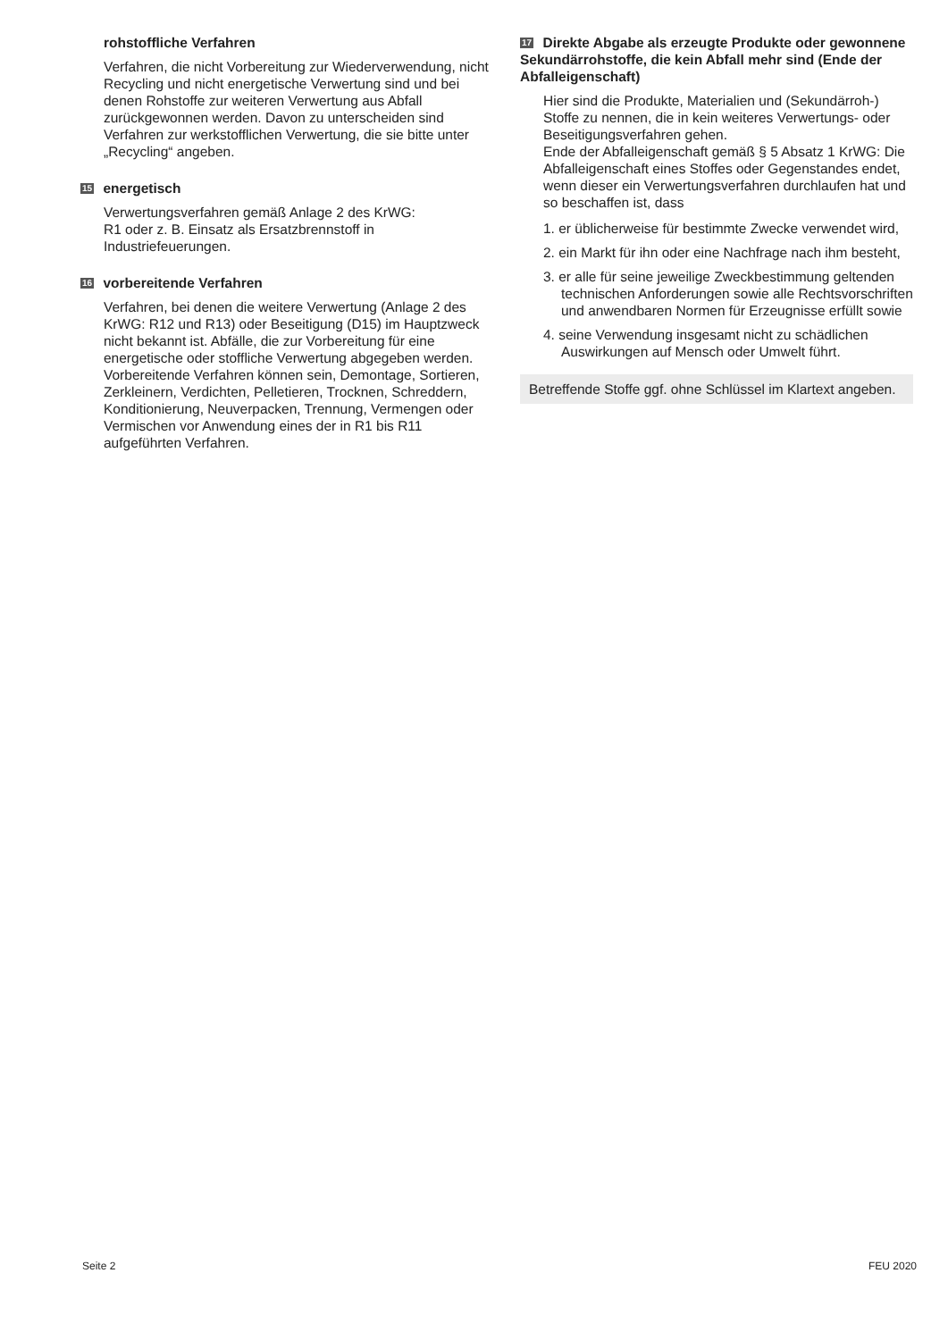rohstoffliche Verfahren
Verfahren, die nicht Vorbereitung zur Wiederverwendung, nicht Recycling und nicht energetische Verwertung sind und bei denen Rohstoffe zur weiteren Verwertung aus Abfall zurückgewonnen werden. Davon zu unterscheiden sind Verfahren zur werkstofflichen Verwertung, die sie bitte unter „Recycling“ angeben.
15 energetisch
Verwertungsverfahren gemäß Anlage 2 des KrWG:
R1 oder z. B. Einsatz als Ersatzbrennstoff in Industriefeuerungen.
16 vorbereitende Verfahren
Verfahren, bei denen die weitere Verwertung (Anlage 2 des KrWG: R12 und R13) oder Beseitigung (D15) im Hauptzweck nicht bekannt ist. Abfälle, die zur Vorbereitung für eine energetische oder stoffliche Verwertung abgegeben werden. Vorbereitende Verfahren können sein, Demontage, Sortieren, Zerkleinern, Verdichten, Pelletieren, Trocknen, Schreddern, Konditionierung, Neuverpacken, Trennung, Vermengen oder Vermischen vor Anwendung eines der in R1 bis R11 aufgeführten Verfahren.
17 Direkte Abgabe als erzeugte Produkte oder gewonnene Sekundärrohstoffe, die kein Abfall mehr sind (Ende der Abfalleigenschaft)
Hier sind die Produkte, Materialien und (Sekundärroh-) Stoffe zu nennen, die in kein weiteres Verwertungs- oder Beseitigungsverfahren gehen.
Ende der Abfalleigenschaft gemäß § 5 Absatz 1 KrWG: Die Abfalleigenschaft eines Stoffes oder Gegenstandes endet, wenn dieser ein Verwertungsverfahren durchlaufen hat und so beschaffen ist, dass
1. er üblicherweise für bestimmte Zwecke verwendet wird,
2. ein Markt für ihn oder eine Nachfrage nach ihm besteht,
3. er alle für seine jeweilige Zweckbestimmung geltenden technischen Anforderungen sowie alle Rechtsvorschriften und anwendbaren Normen für Erzeugnisse erfüllt sowie
4. seine Verwendung insgesamt nicht zu schädlichen Auswirkungen auf Mensch oder Umwelt führt.
Betreffende Stoffe ggf. ohne Schlüssel im Klartext angeben.
Seite 2 FEU 2020